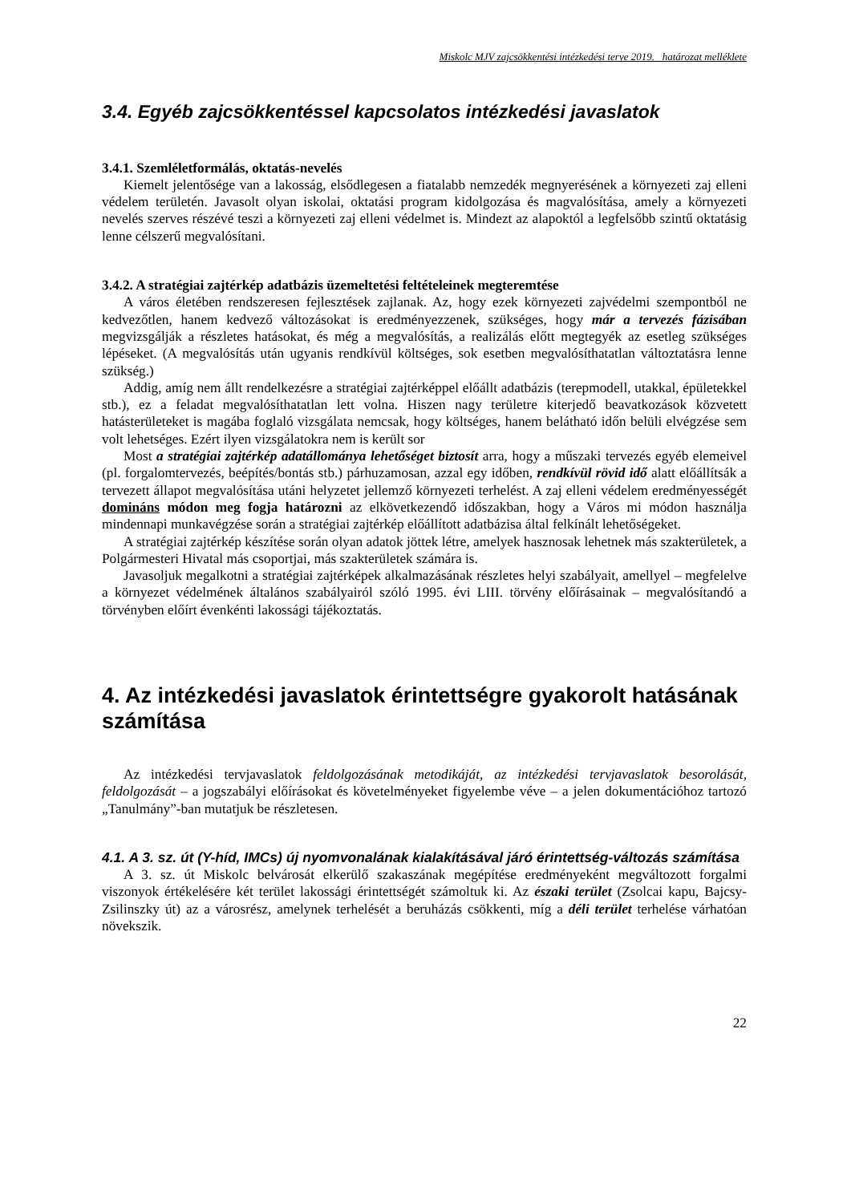Miskolc MJV zajcsökkentési intézkedési terve 2019. határozat melléklete
3.4. Egyéb zajcsökkentéssel kapcsolatos intézkedési javaslatok
3.4.1. Szemléletformálás, oktatás-nevelés
Kiemelt jelentősége van a lakosság, elsődlegesen a fiatalabb nemzedék megnyerésének a környezeti zaj elleni védelem területén. Javasolt olyan iskolai, oktatási program kidolgozása és magvalósítása, amely a környezeti nevelés szerves részévé teszi a környezeti zaj elleni védelmet is. Mindezt az alapoktól a legfelsőbb szintű oktatásig lenne célszerű megvalósítani.
3.4.2. A stratégiai zajtérkép adatbázis üzemeltetési feltételeinek megteremtése
A város életében rendszeresen fejlesztések zajlanak. Az, hogy ezek környezeti zajvédelmi szempontból ne kedvezőtlen, hanem kedvező változásokat is eredményezzenek, szükséges, hogy már a tervezés fázisában megvizsgálják a részletes hatásokat, és még a megvalósítás, a realizálás előtt megtegyék az esetleg szükséges lépéseket. (A megvalósítás után ugyanis rendkívül költséges, sok esetben megvalósíthatatlan változtatásra lenne szükség.)
Addig, amíg nem állt rendelkezésre a stratégiai zajtérképpel előállt adatbázis (terepmodell, utakkal, épületekkel stb.), ez a feladat megvalósíthatatlan lett volna. Hiszen nagy területre kiterjedő beavatkozások közvetett hatásterületeket is magába foglaló vizsgálata nemcsak, hogy költséges, hanem belátható időn belüli elvégzése sem volt lehetséges. Ezért ilyen vizsgálatokra nem is került sor
Most a stratégiai zajtérkép adatállománya lehetőséget biztosít arra, hogy a műszaki tervezés egyéb elemeivel (pl. forgalomtervezés, beépítés/bontás stb.) párhuzamosan, azzal egy időben, rendkívül rövid idő alatt előállítsák a tervezett állapot megvalósítása utáni helyzetet jellemző környezeti terhelést. A zaj elleni védelem eredményességét domináns módon meg fogja határozni az elkövetkezendő időszakban, hogy a Város mi módon használja mindennapi munkavégzése során a stratégiai zajtérkép előállított adatbázisa által felkínált lehetőségeket.
A stratégiai zajtérkép készítése során olyan adatok jöttek létre, amelyek hasznosak lehetnek más szakterületek, a Polgármesteri Hivatal más csoportjai, más szakterületek számára is.
Javasoljuk megalkotni a stratégiai zajtérképek alkalmazásának részletes helyi szabályait, amellyel – megfelelve a környezet védelmének általános szabályairól szóló 1995. évi LIII. törvény előírásainak – megvalósítandó a törvényben előírt évenkénti lakossági tájékoztatás.
4. Az intézkedési javaslatok érintettségre gyakorolt hatásának számítása
Az intézkedési tervjavaslatok feldolgozásának metodikáját, az intézkedési tervjavaslatok besorolását, feldolgozását – a jogszabályi előírásokat és követelményeket figyelembe véve – a jelen dokumentációhoz tartozó „Tanulmány”-ban mutatjuk be részletesen.
4.1. A 3. sz. út (Y-híd, IMCs) új nyomvonalának kialakításával járó érintettség-változás számítása
A 3. sz. út Miskolc belvárosát elkerülő szakaszának megépítése eredményeként megváltozott forgalmi viszonyok értékelésére két terület lakossági érintettségét számoltuk ki. Az északi terület (Zsolcai kapu, Bajcsy-Zsilinszky út) az a városrész, amelynek terhelését a beruházás csökkenti, míg a déli terület terhelése várhatóan növekszik.
22